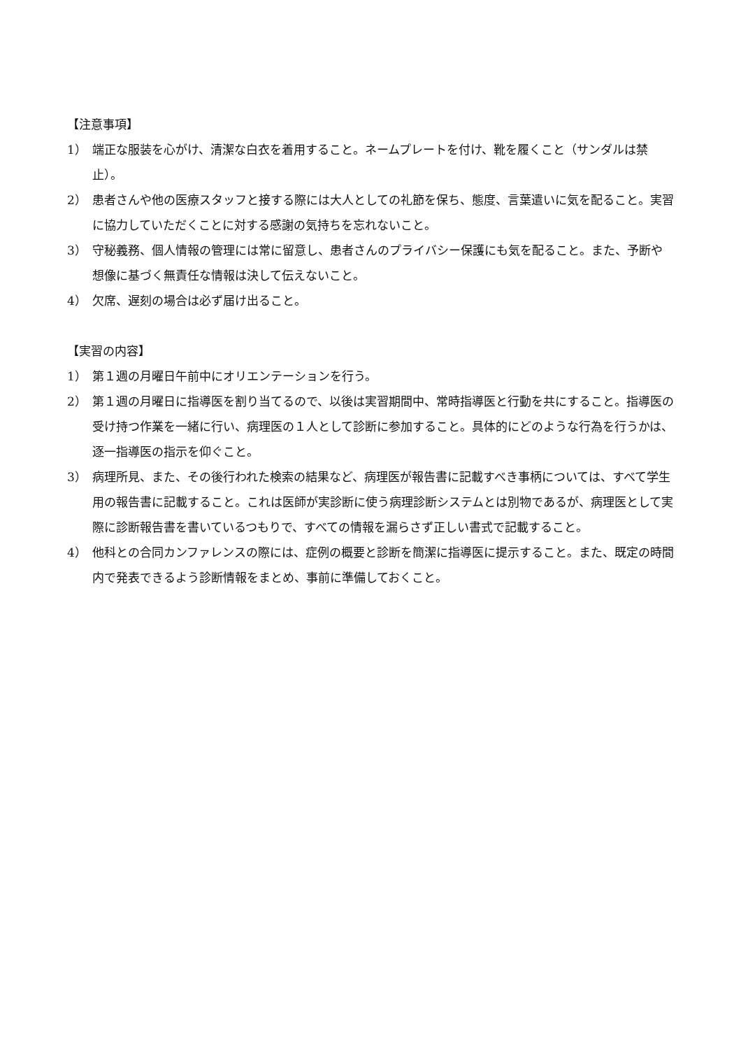【注意事項】
1） 端正な服装を心がけ、清潔な白衣を着用すること。ネームプレートを付け、靴を履くこと（サンダルは禁止）。
2） 患者さんや他の医療スタッフと接する際には大人としての礼節を保ち、態度、言葉遣いに気を配ること。実習に協力していただくことに対する感謝の気持ちを忘れないこと。
3） 守秘義務、個人情報の管理には常に留意し、患者さんのプライバシー保護にも気を配ること。また、予断や想像に基づく無責任な情報は決して伝えないこと。
4） 欠席、遅刻の場合は必ず届け出ること。
【実習の内容】
1） 第１週の月曜日午前中にオリエンテーションを行う。
2） 第１週の月曜日に指導医を割り当てるので、以後は実習期間中、常時指導医と行動を共にすること。指導医の受け持つ作業を一緒に行い、病理医の１人として診断に参加すること。具体的にどのような行為を行うかは、逐一指導医の指示を仰ぐこと。
3） 病理所見、また、その後行われた検索の結果など、病理医が報告書に記載すべき事柄については、すべて学生用の報告書に記載すること。これは医師が実診断に使う病理診断システムとは別物であるが、病理医として実際に診断報告書を書いているつもりで、すべての情報を漏らさず正しい書式で記載すること。
4） 他科との合同カンファレンスの際には、症例の概要と診断を簡潔に指導医に提示すること。また、既定の時間内で発表できるよう診断情報をまとめ、事前に準備しておくこと。